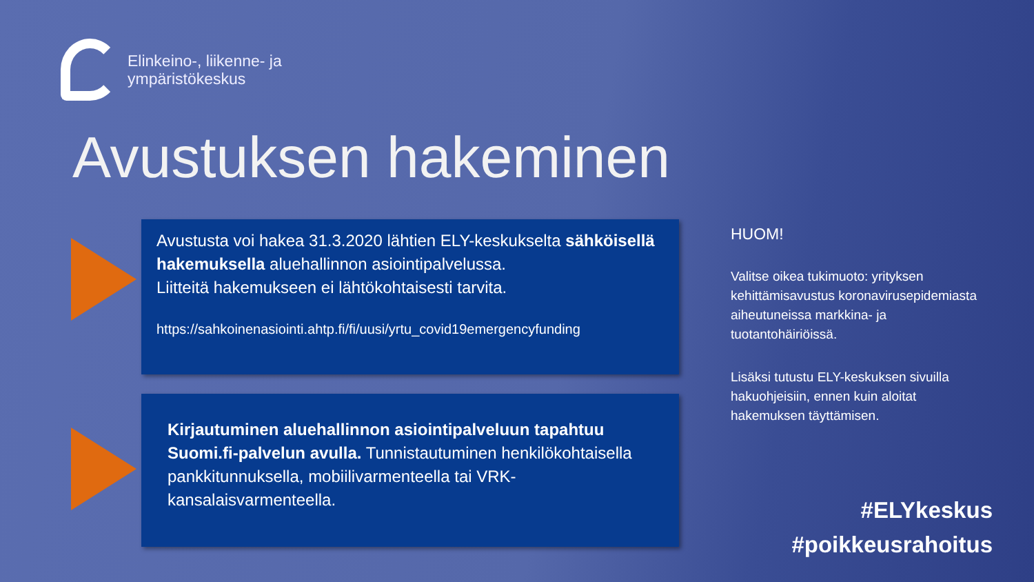Elinkeino-, liikenne- ja
ympäristökeskus
Avustuksen hakeminen
Avustusta voi hakea 31.3.2020 lähtien ELY-keskukselta sähköisellä hakemuksella aluehallinnon asiointipalvelussa.
Liitteitä hakemukseen ei lähtökohtaisesti tarvita.
https://sahkoinenasiointi.ahtp.fi/fi/uusi/yrtu_covid19emergencyfunding
Kirjautuminen aluehallinnon asiointipalveluun tapahtuu Suomi.fi-palvelun avulla. Tunnistautuminen henkilökohtaisella pankkitunnuksella, mobiilivarmenteella tai VRK-kansalaisvarmenteella.
HUOM!
Valitse oikea tukimuoto: yrityksen kehittämisavustus koronavirusepidemiasta aiheutuneissa markkina- ja tuotantohäiriöissä.
Lisäksi tutustu ELY-keskuksen sivuilla hakuohjeisiin, ennen kuin aloitat hakemuksen täyttämisen.
#ELYkeskus
#poikkeusrahoitus